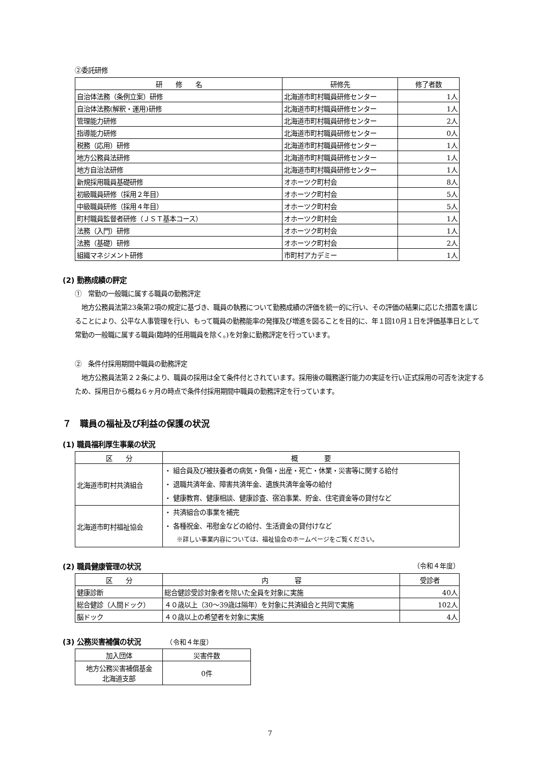②委託研修
| 研 修 名 | 研修先 | 修了者数 |
| --- | --- | --- |
| 自治体法務（条例立案）研修 | 北海道市町村職員研修センター | 1人 |
| 自治体法務(解釈・運用)研修 | 北海道市町村職員研修センター | 1人 |
| 管理能力研修 | 北海道市町村職員研修センター | 2人 |
| 指導能力研修 | 北海道市町村職員研修センター | 0人 |
| 税務（応用）研修 | 北海道市町村職員研修センター | 1人 |
| 地方公務員法研修 | 北海道市町村職員研修センター | 1人 |
| 地方自治法研修 | 北海道市町村職員研修センター | 1人 |
| 新規採用職員基礎研修 | オホーツク町村会 | 8人 |
| 初級職員研修（採用２年目） | オホーツク町村会 | 5人 |
| 中級職員研修（採用４年目） | オホーツク町村会 | 5人 |
| 町村職員監督者研修（ＪＳＴ基本コース） | オホーツク町村会 | 1人 |
| 法務（入門）研修 | オホーツク町村会 | 1人 |
| 法務（基礎）研修 | オホーツク町村会 | 2人 |
| 組織マネジメント研修 | 市町村アカデミー | 1人 |
(2) 勤務成績の評定
①　常勤の一般職に属する職員の勤務評定
　地方公務員法第23条第2項の規定に基づき、職員の執務について勤務成績の評価を統一的に行い、その評価の結果に応じた措置を講じることにより、公平な人事管理を行い、もって職員の勤務能率の発揮及び増進を図ることを目的に、年１回10月１日を評価基準日として常勤の一般職に属する職員(臨時的任用職員を除く。)を対象に勤務評定を行っています。
②　条件付採用期間中職員の勤務評定
　地方公務員法第２２条により、職員の採用は全て条件付とされています。採用後の職務遂行能力の実証を行い正式採用の可否を決定するため、採用日から概ね６ヶ月の時点で条件付採用期間中職員の勤務評定を行っています。
７　職員の福祉及び利益の保護の状況
(1) 職員福利厚生事業の状況
| 区 分 | 概 要 |
| --- | --- |
| 北海道市町村共済組合 | ・ 組合員及び被扶養者の病気・負傷・出産・死亡・休業・災害等に関する給付 ・ 退職共済年金、障害共済年金、遺族共済年金等の給付 ・ 健康教育、健康相談、健康診査、宿泊事業、貯金、住宅資金等の貸付など |
| 北海道市町村福祉協会 | ・ 共済組合の事業を補完 ・ 各種祝金、弔慰金などの給付、生活資金の貸付けなど ※詳しい事業内容については、福祉協会のホームページをご覧ください。 |
(2) 職員健康管理の状況 （令和４年度）
| 区 分 | 内 容 | 受診者 |
| --- | --- | --- |
| 健康診断 | 総合健診受診対象者を除いた全員を対象に実施 | 40人 |
| 総合健診（人間ドック） | ４０歳以上（30～39歳は隔年）を対象に共済組合と共同で実施 | 102人 |
| 脳ドック | ４０歳以上の希望者を対象に実施 | 4人 |
(3) 公務災害補償の状況　　　　（令和４年度）
| 加入団体 | 災害件数 |
| --- | --- |
| 地方公務災害補償基金 北海道支部 | 0件 |
7